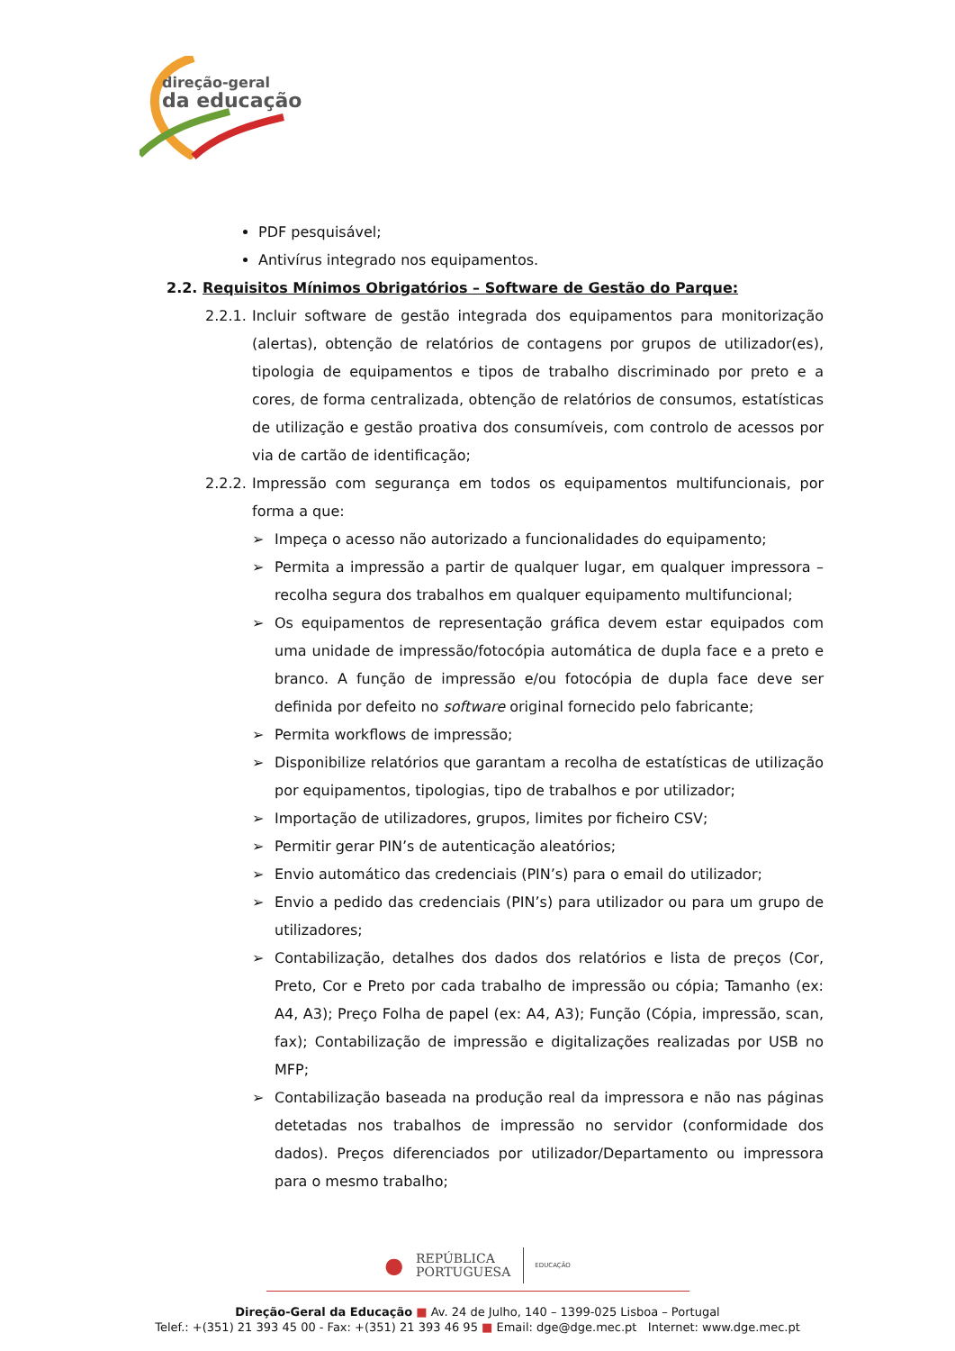direção-geral
da educação
PDF pesquisável;
Antivírus integrado nos equipamentos.
2.2. Requisitos Mínimos Obrigatórios – Software de Gestão do Parque:
2.2.1. Incluir software de gestão integrada dos equipamentos para monitorização (alertas), obtenção de relatórios de contagens por grupos de utilizador(es), tipologia de equipamentos e tipos de trabalho discriminado por preto e a cores, de forma centralizada, obtenção de relatórios de consumos, estatísticas de utilização e gestão proativa dos consumíveis, com controlo de acessos por via de cartão de identificação;
2.2.2. Impressão com segurança em todos os equipamentos multifuncionais, por forma a que:
➢ Impeça o acesso não autorizado a funcionalidades do equipamento;
➢ Permita a impressão a partir de qualquer lugar, em qualquer impressora – recolha segura dos trabalhos em qualquer equipamento multifuncional;
➢ Os equipamentos de representação gráfica devem estar equipados com uma unidade de impressão/fotocópia automática de dupla face e a preto e branco. A função de impressão e/ou fotocópia de dupla face deve ser definida por defeito no software original fornecido pelo fabricante;
➢ Permita workflows de impressão;
➢ Disponibilize relatórios que garantam a recolha de estatísticas de utilização por equipamentos, tipologias, tipo de trabalhos e por utilizador;
➢ Importação de utilizadores, grupos, limites por ficheiro CSV;
➢ Permitir gerar PIN’s de autenticação aleatórios;
➢ Envio automático das credenciais (PIN’s) para o email do utilizador;
➢ Envio a pedido das credenciais (PIN’s) para utilizador ou para um grupo de utilizadores;
➢ Contabilização, detalhes dos dados dos relatórios e lista de preços (Cor, Preto, Cor e Preto por cada trabalho de impressão ou cópia; Tamanho (ex: A4, A3); Preço Folha de papel (ex: A4, A3); Função (Cópia, impressão, scan, fax); Contabilização de impressão e digitalizações realizadas por USB no MFP;
➢ Contabilização baseada na produção real da impressora e não nas páginas detetadas nos trabalhos de impressão no servidor (conformidade dos dados). Preços diferenciados por utilizador/Departamento ou impressora para o mesmo trabalho;
● REPÚBLICA
PORTUGUESA EDUCAÇÃO
Direção-Geral da Educação ■ Av. 24 de Julho, 140 – 1399-025 Lisboa – Portugal
Telef.: +(351) 21 393 45 00 - Fax: +(351) 21 393 46 95 ■ Email: dge@dge.mec.pt Internet: www.dge.mec.pt